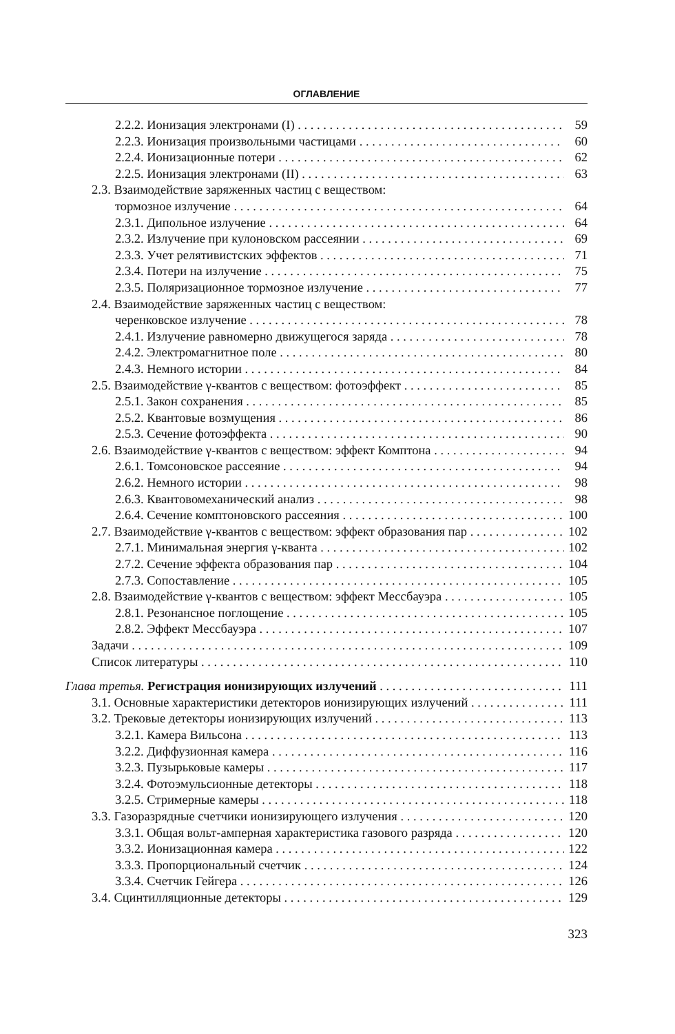ОГЛАВЛЕНИЕ
2.2.2. Ионизация электронами (I) 59
2.2.3. Ионизация произвольными частицами 60
2.2.4. Ионизационные потери 62
2.2.5. Ионизация электронами (II) 63
2.3. Взаимодействие заряженных частиц с веществом:
тормозное излучение 64
2.3.1. Дипольное излучение 64
2.3.2. Излучение при кулоновском рассеянии 69
2.3.3. Учет релятивистских эффектов 71
2.3.4. Потери на излучение 75
2.3.5. Поляризационное тормозное излучение 77
2.4. Взаимодействие заряженных частиц с веществом:
черенковское излучение 78
2.4.1. Излучение равномерно движущегося заряда 78
2.4.2. Электромагнитное поле 80
2.4.3. Немного истории 84
2.5. Взаимодействие γ-квантов с веществом: фотоэффект 85
2.5.1. Закон сохранения 85
2.5.2. Квантовые возмущения 86
2.5.3. Сечение фотоэффекта 90
2.6. Взаимодействие γ-квантов с веществом: эффект Комптона 94
2.6.1. Томсоновское рассеяние 94
2.6.2. Немного истории 98
2.6.3. Квантовомеханический анализ 98
2.6.4. Сечение комптоновского рассеяния 100
2.7. Взаимодействие γ-квантов с веществом: эффект образования пар 102
2.7.1. Минимальная энергия γ-кванта 102
2.7.2. Сечение эффекта образования пар 104
2.7.3. Сопоставление 105
2.8. Взаимодействие γ-квантов с веществом: эффект Мессбауэра 105
2.8.1. Резонансное поглощение 105
2.8.2. Эффект Мессбауэра 107
Задачи 109
Список литературы 110
Глава третья. Регистрация ионизирующих излучений 111
3.1. Основные характеристики детекторов ионизирующих излучений 111
3.2. Трековые детекторы ионизирующих излучений 113
3.2.1. Камера Вильсона 113
3.2.2. Диффузионная камера 116
3.2.3. Пузырьковые камеры 117
3.2.4. Фотоэмульсионные детекторы 118
3.2.5. Стримерные камеры 118
3.3. Газоразрядные счетчики ионизирующего излучения 120
3.3.1. Общая вольт-амперная характеристика газового разряда 120
3.3.2. Ионизационная камера 122
3.3.3. Пропорциональный счетчик 124
3.3.4. Счетчик Гейгера 126
3.4. Сцинтилляционные детекторы 129
323